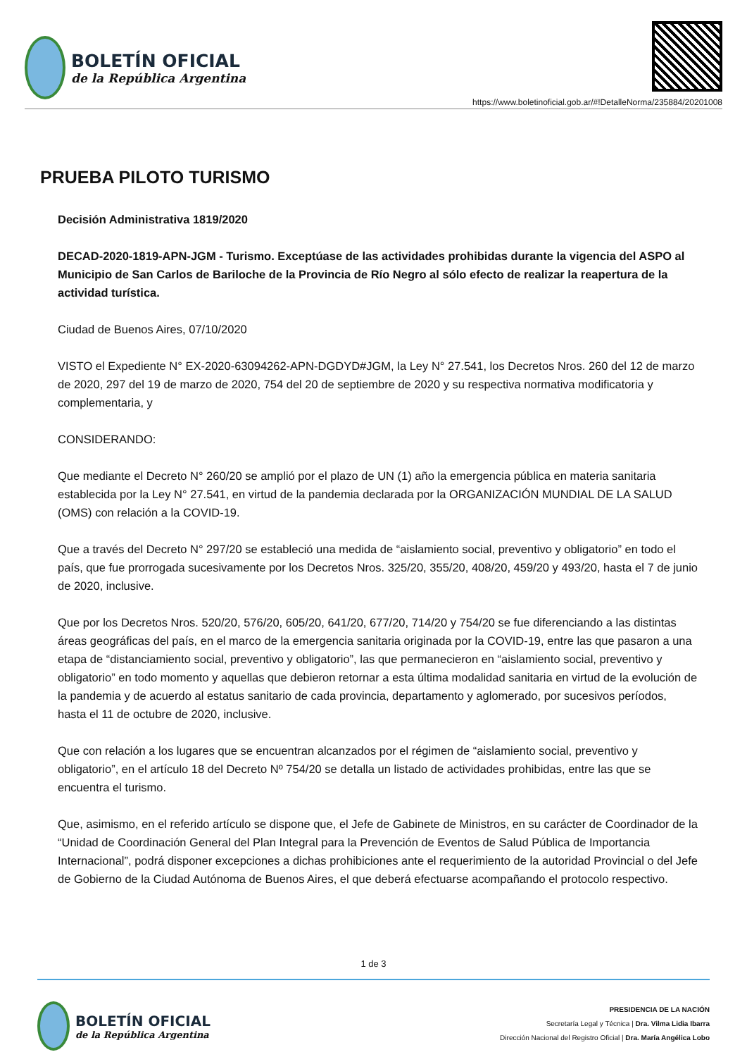BOLETÍN OFICIAL
de la República Argentina
https://www.boletinoficial.gob.ar/#!DetalleNorma/235884/20201008
PRUEBA PILOTO TURISMO
Decisión Administrativa 1819/2020
DECAD-2020-1819-APN-JGM - Turismo. Exceptúase de las actividades prohibidas durante la vigencia del ASPO al Municipio de San Carlos de Bariloche de la Provincia de Río Negro al sólo efecto de realizar la reapertura de la actividad turística.
Ciudad de Buenos Aires, 07/10/2020
VISTO el Expediente N° EX-2020-63094262-APN-DGDYD#JGM, la Ley N° 27.541, los Decretos Nros. 260 del 12 de marzo de 2020, 297 del 19 de marzo de 2020, 754 del 20 de septiembre de 2020 y su respectiva normativa modificatoria y complementaria, y
CONSIDERANDO:
Que mediante el Decreto N° 260/20 se amplió por el plazo de UN (1) año la emergencia pública en materia sanitaria establecida por la Ley N° 27.541, en virtud de la pandemia declarada por la ORGANIZACIÓN MUNDIAL DE LA SALUD (OMS) con relación a la COVID-19.
Que a través del Decreto N° 297/20 se estableció una medida de “aislamiento social, preventivo y obligatorio” en todo el país, que fue prorrogada sucesivamente por los Decretos Nros. 325/20, 355/20, 408/20, 459/20 y 493/20, hasta el 7 de junio de 2020, inclusive.
Que por los Decretos Nros. 520/20, 576/20, 605/20, 641/20, 677/20, 714/20 y 754/20 se fue diferenciando a las distintas áreas geográficas del país, en el marco de la emergencia sanitaria originada por la COVID-19, entre las que pasaron a una etapa de “distanciamiento social, preventivo y obligatorio”, las que permanecieron en “aislamiento social, preventivo y obligatorio” en todo momento y aquellas que debieron retornar a esta última modalidad sanitaria en virtud de la evolución de la pandemia y de acuerdo al estatus sanitario de cada provincia, departamento y aglomerado, por sucesivos períodos, hasta el 11 de octubre de 2020, inclusive.
Que con relación a los lugares que se encuentran alcanzados por el régimen de “aislamiento social, preventivo y obligatorio”, en el artículo 18 del Decreto Nº 754/20 se detalla un listado de actividades prohibidas, entre las que se encuentra el turismo.
Que, asimismo, en el referido artículo se dispone que, el Jefe de Gabinete de Ministros, en su carácter de Coordinador de la “Unidad de Coordinación General del Plan Integral para la Prevención de Eventos de Salud Pública de Importancia Internacional”, podrá disponer excepciones a dichas prohibiciones ante el requerimiento de la autoridad Provincial o del Jefe de Gobierno de la Ciudad Autónoma de Buenos Aires, el que deberá efectuarse acompañando el protocolo respectivo.
1 de 3
BOLETÍN OFICIAL
de la República Argentina
PRESIDENCIA DE LA NACIÓN
Secretaría Legal y Técnica | Dra. Vilma Lidia Ibarra
Dirección Nacional del Registro Oficial | Dra. María Angélica Lobo